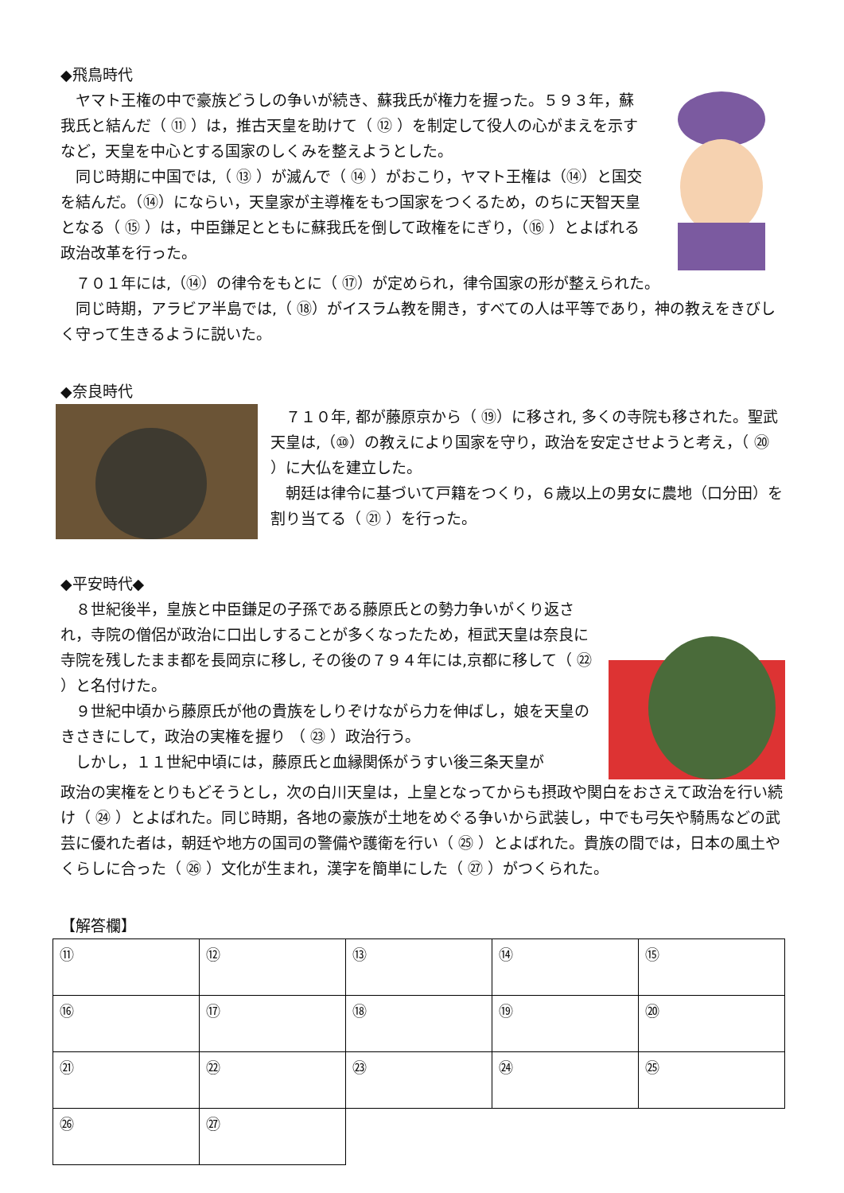◆飛鳥時代
ヤマト王権の中で豪族どうしの争いが続き、蘇我氏が権力を握った。５９３年，蘇我氏と結んだ（ ⑪ ）は，推古天皇を助けて（ ⑫ ）を制定して役人の心がまえを示すなど，天皇を中心とする国家のしくみを整えようとした。
同じ時期に中国では,（ ⑬ ）が滅んで（ ⑭ ）がおこり，ヤマト王権は（⑭）と国交を結んだ。（⑭）にならい，天皇家が主導権をもつ国家をつくるため，のちに天智天皇となる（ ⑮ ）は，中臣鎌足とともに蘇我氏を倒して政権をにぎり，（⑯ ）とよばれる政治改革を行った。
７０１年には,（⑭）の律令をもとに（ ⑰）が定められ，律令国家の形が整えられた。
同じ時期，アラビア半島では,（ ⑱）がイスラム教を開き，すべての人は平等であり，神の教えをきびしく守って生きるように説いた。
◆奈良時代
７１０年, 都が藤原京から（ ⑲）に移され, 多くの寺院も移された。聖武天皇は,（⑩）の教えにより国家を守り，政治を安定させようと考え，（ ⑳ ）に大仏を建立した。
朝廷は律令に基づいて戸籍をつくり，６歳以上の男女に農地（口分田）を割り当てる（ ㉑ ）を行った。
◆平安時代◆
８世紀後半，皇族と中臣鎌足の子孫である藤原氏との勢力争いがくり返され，寺院の僧侶が政治に口出しすることが多くなったため，桓武天皇は奈良に寺院を残したまま都を長岡京に移し, その後の７９４年には,京都に移して（ ㉒ ）と名付けた。
９世紀中頃から藤原氏が他の貴族をしりぞけながら力を伸ばし，娘を天皇のきさきにして，政治の実権を握り （ ㉓ ）政治行う。
しかし，１１世紀中頃には，藤原氏と血縁関係がうすい後三条天皇が
政治の実権をとりもどそうとし，次の白川天皇は，上皇となってからも摂政や関白をおさえて政治を行い続け（ ㉔ ）とよばれた。同じ時期，各地の豪族が土地をめぐる争いから武装し，中でも弓矢や騎馬などの武芸に優れた者は，朝廷や地方の国司の警備や護衛を行い（ ㉕ ）とよばれた。貴族の間では，日本の風土やくらしに合った（ ㉖ ）文化が生まれ，漢字を簡単にした（ ㉗ ）がつくられた。
【解答欄】
| ⑪ | ⑫ | ⑬ | ⑭ | ⑮ |
| ⑯ | ⑰ | ⑱ | ⑲ | ⑳ |
| ㉑ | ㉒ | ㉓ | ㉔ | ㉕ |
| ㉖ | ㉗ | | | |